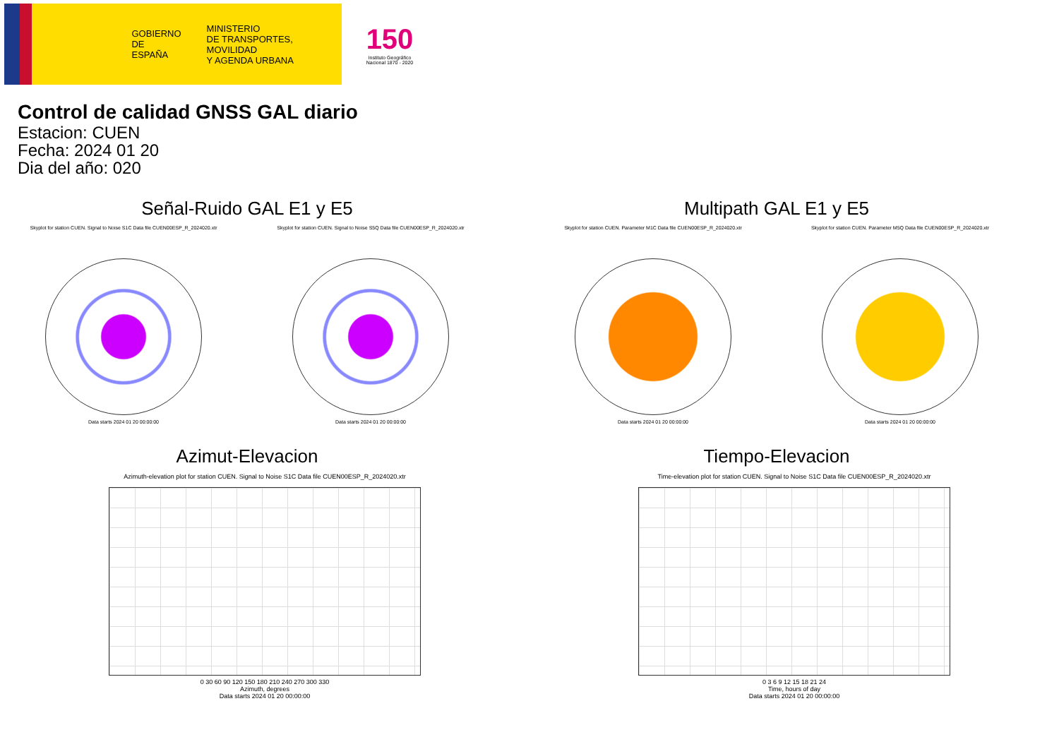GOBIERNO
DE ESPAÑA
MINISTERIO
DE TRANSPORTES, MOVILIDAD
Y AGENDA URBANA
150
Instituto Geográfico
Nacional 1870 - 2020
Control de calidad GNSS GAL diario
Estacion: CUEN
Fecha: 2024 01 20
Dia del año: 020
Señal-Ruido GAL E1 y E5
Skyplot for station CUEN. Signal to Noise S1C Data file CUEN00ESP_R_2024020.xtr
Data starts 2024 01 20 00:00:00
Skyplot for station CUEN. Signal to Noise S5Q Data file CUEN00ESP_R_2024020.xtr
Data starts 2024 01 20 00:00:00
Multipath GAL E1 y E5
Skyplot for station CUEN. Parameter M1C Data file CUEN00ESP_R_2024020.xtr
Data starts 2024 01 20 00:00:00
Skyplot for station CUEN. Parameter M5Q Data file CUEN00ESP_R_2024020.xtr
Data starts 2024 01 20 00:00:00
Azimut-Elevacion
Azimuth-elevation plot for station CUEN. Signal to Noise S1C Data file CUEN00ESP_R_2024020.xtr
0 30 60 90 120 150 180 210 240 270 300 330
Azimuth, degrees
Data starts 2024 01 20 00:00:00
Tiempo-Elevacion
Time-elevation plot for station CUEN. Signal to Noise S1C Data file CUEN00ESP_R_2024020.xtr
0 3 6 9 12 15 18 21 24
Time, hours of day
Data starts 2024 01 20 00:00:00